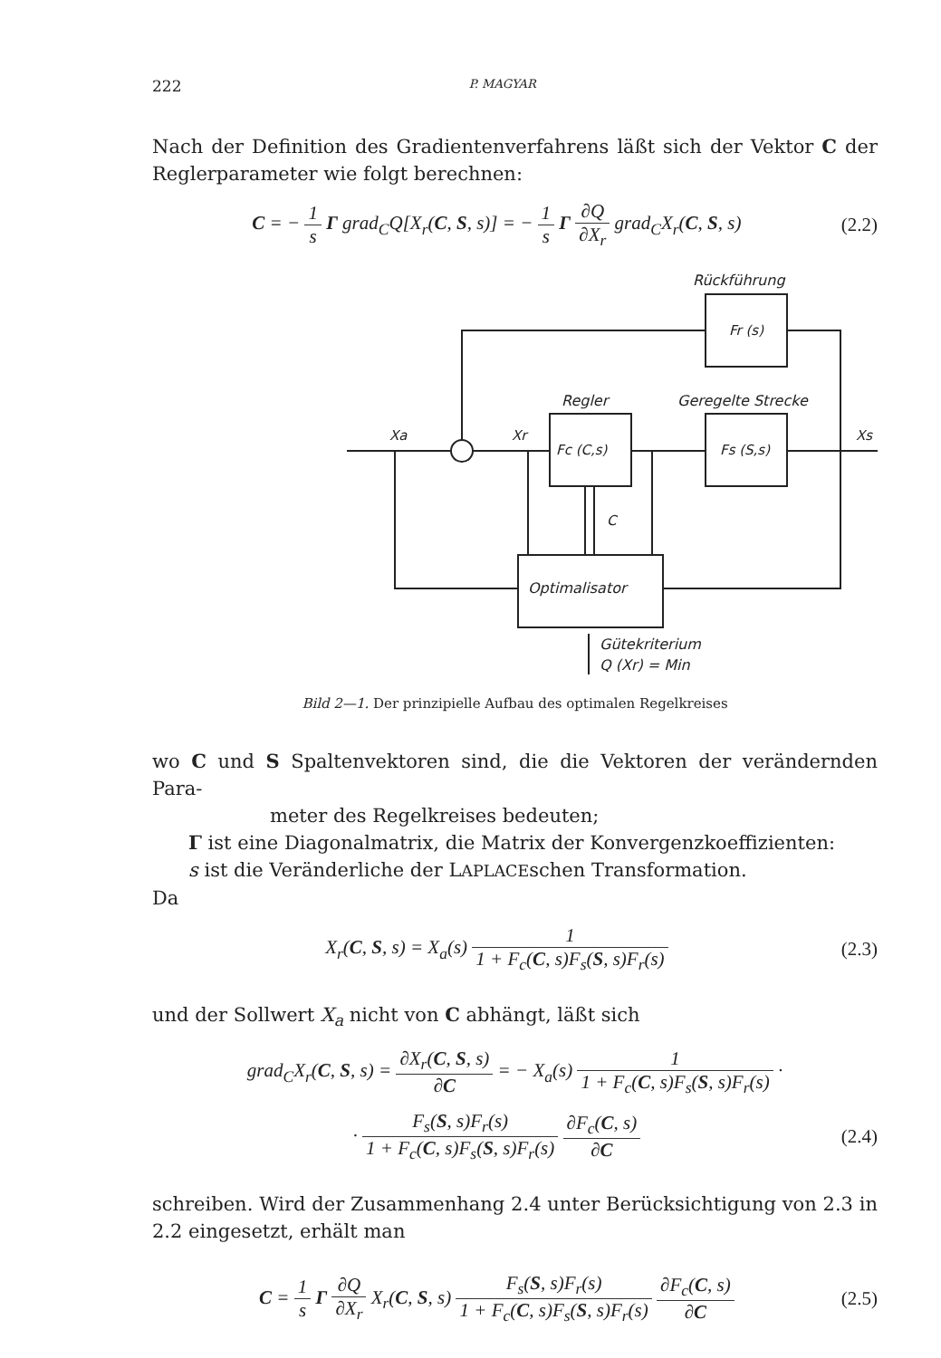222 P. MAGYAR
Nach der Definition des Gradientenverfahrens läßt sich der Vektor C der Reglerparameter wie folgt berechnen:
C = − 1 s Γ grad<sub>C</sub>Q[X<sub>r</sub>(C, S, s)] = − 1 s Γ ∂Q ∂X<sub>r</sub> grad<sub>C</sub>X<sub>r</sub>(C, S, s)
(2.2)
Rückführung
Fr (s)
Regler
Geregelte Strecke
Fc (C,s)
Fs (S,s)
Xa
Xr
Xs
Optimalisator
C
Gütekriterium
Q (Xr) = Min
Bild 2—1. Der prinzipielle Aufbau des optimalen Regelkreises
wo C und S Spaltenvektoren sind, die die Vektoren der verändernden Para-
meter des Regelkreises bedeuten;
Γ ist eine Diagonalmatrix, die Matrix der Konvergenzkoeffizienten:
s ist die Veränderliche der LAPLACEschen Transformation.
Da
X<sub>r</sub>(C, S, s) = X<sub>a</sub>(s) 1 1 + F<sub>c</sub>(C, s)F<sub>s</sub>(S, s)F<sub>r</sub>(s)
(2.3)
und der Sollwert X<sub>a</sub> nicht von C abhängt, läßt sich
grad<sub>C</sub>X<sub>r</sub>(C, S, s) = ∂X<sub>r</sub>(C, S, s) ∂C = − X<sub>a</sub>(s) 1 1 + F<sub>c</sub>(C, s)F<sub>s</sub>(S, s)F<sub>r</sub>(s) ·
· F<sub>s</sub>(S, s)F<sub>r</sub>(s) 1 + F<sub>c</sub>(C, s)F<sub>s</sub>(S, s)F<sub>r</sub>(s) ∂F<sub>c</sub>(C, s) ∂C
(2.4)
schreiben. Wird der Zusammenhang 2.4 unter Berücksichtigung von 2.3 in 2.2 eingesetzt, erhält man
C = 1 s Γ ∂Q ∂X<sub>r</sub> X<sub>r</sub>(C, S, s) F<sub>s</sub>(S, s)F<sub>r</sub>(s) 1 + F<sub>c</sub>(C, s)F<sub>s</sub>(S, s)F<sub>r</sub>(s) ∂F<sub>c</sub>(C, s) ∂C
(2.5)